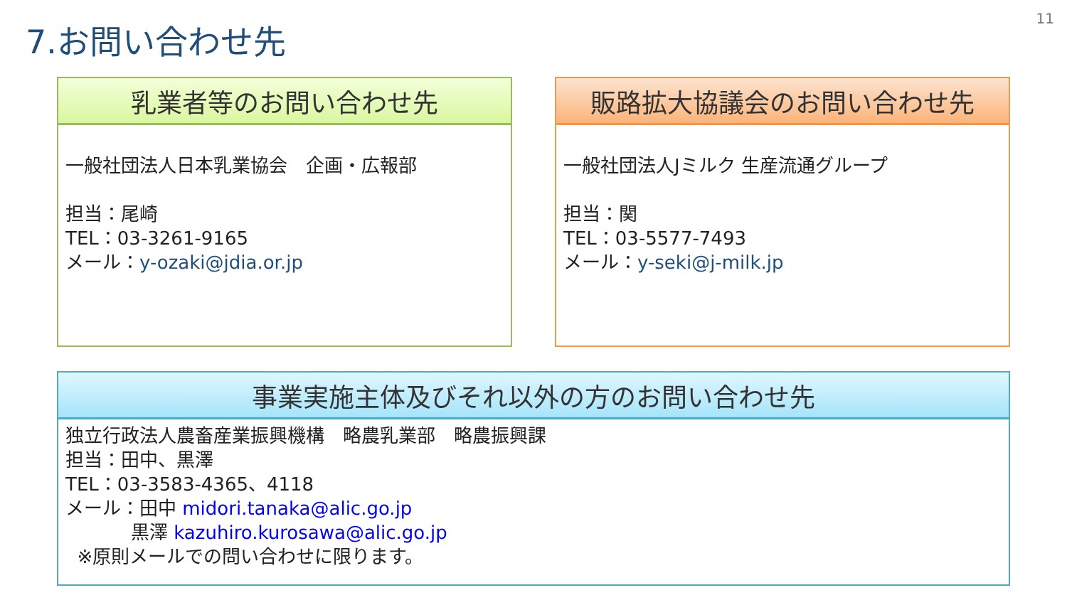11
7.お問い合わせ先
乳業者等のお問い合わせ先
一般社団法人日本乳業協会　企画・広報部
担当：尾崎
TEL：03-3261-9165
メール：y-ozaki@jdia.or.jp
販路拡大協議会のお問い合わせ先
一般社団法人Jミルク 生産流通グループ
担当：関
TEL：03-5577-7493
メール：y-seki@j-milk.jp
事業実施主体及びそれ以外の方のお問い合わせ先
独立行政法人農畜産業振興機構　略農乳業部　略農振興課
担当：田中、黒澤
TEL：03-3583-4365、4118
メール：田中 midori.tanaka@alic.go.jp
黒澤 kazuhiro.kurosawa@alic.go.jp
※原則メールでの問い合わせに限ります。